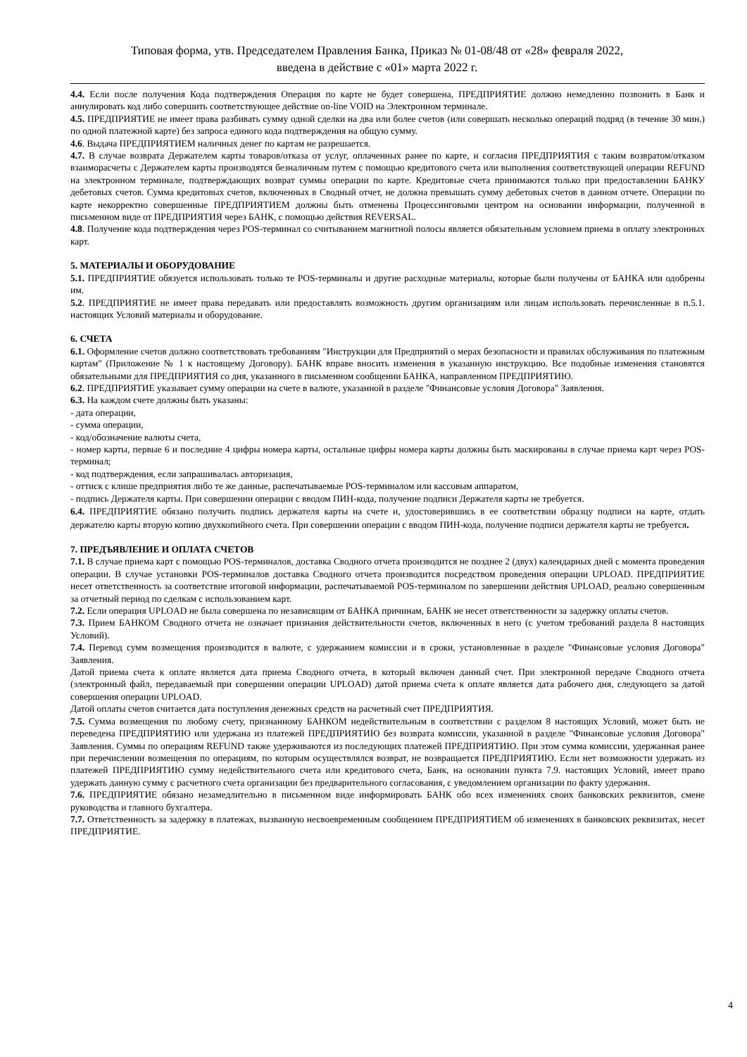Типовая форма, утв. Председателем Правления Банка, Приказ № 01-08/48 от «28» февраля 2022,
введена в действие с «01» марта 2022 г.
4.4. Если после получения Кода подтверждения Операция по карте не будет совершена, ПРЕДПРИЯТИЕ должно немедленно позвонить в Банк и аннулировать код либо совершить соответствующее действие on-line VOID на Электронном терминале.
4.5. ПРЕДПРИЯТИЕ не имеет права разбивать сумму одной сделки на два или более счетов (или совершать несколько операций подряд (в течение 30 мин.) по одной платежной карте) без запроса единого кода подтверждения на общую сумму.
4.6. Выдача ПРЕДПРИЯТИЕМ наличных денег по картам не разрешается.
4.7. В случае возврата Держателем карты товаров/отказа от услуг, оплаченных ранее по карте, и согласия ПРЕДПРИЯТИЯ с таким возвратом/отказом взаиморасчеты с Держателем карты производятся безналичным путем с помощью кредитового счета или выполнения соответствующей операции REFUND на электронном терминале, подтверждающих возврат суммы операции по карте. Кредитовые счета принимаются только при предоставлении БАНКУ дебетовых счетов. Сумма кредитовых счетов, включенных в Сводный отчет, не должна превышать сумму дебетовых счетов в данном отчете. Операции по карте некорректно совершенные ПРЕДПРИЯТИЕМ должны быть отменены Процессинговыми центром на основании информации, полученной в письменном виде от ПРЕДПРИЯТИЯ через БАНК, с помощью действия REVERSAL.
4.8. Получение кода подтверждения через POS-терминал со считыванием магнитной полосы является обязательным условием приема в оплату электронных карт.
5. МАТЕРИАЛЫ И ОБОРУДОВАНИЕ
5.1. ПРЕДПРИЯТИЕ обязуется использовать только те POS-терминалы и другие расходные материалы, которые были получены от БАНКА или одобрены им.
5.2. ПРЕДПРИЯТИЕ не имеет права передавать или предоставлять возможность другим организациям или лицам использовать перечисленные в п.5.1. настоящих Условий материалы и оборудование.
6. СЧЕТА
6.1. Оформление счетов должно соответствовать требованиям "Инструкции для Предприятий о мерах безопасности и правилах обслуживания по платежным картам" (Приложение № 1 к настоящему Договору). БАНК вправе вносить изменения в указанную инструкцию. Все подобные изменения становятся обязательными для ПРЕДПРИЯТИЯ со дня, указанного в письменном сообщении БАНКА, направленном ПРЕДПРИЯТИЮ.
6.2. ПРЕДПРИЯТИЕ указывает сумму операции на счете в валюте, указанной в разделе "Финансовые условия Договора" Заявления.
6.3. На каждом счете должны быть указаны:
- дата операции,
- сумма операции,
- код/обозначение валюты счета,
- номер карты, первые 6 и последние 4 цифры номера карты, остальные цифры номера карты должны быть маскированы в случае приема карт через POS-терминал;
- код подтверждения, если запрашивалась авторизация,
- оттиск с клише предприятия либо те же данные, распечатываемые POS-терминалом или кассовым аппаратом,
- подпись Держателя карты. При совершении операции с вводом ПИН-кода, получение подписи Держателя карты не требуется.
6.4. ПРЕДПРИЯТИЕ обязано получить подпись держателя карты на счете и, удостоверившись в ее соответствии образцу подписи на карте, отдать держателю карты вторую копию двухкопийного счета. При совершении операции с вводом ПИН-кода, получение подписи держателя карты не требуется.
7. ПРЕДЪЯВЛЕНИЕ И ОПЛАТА СЧЕТОВ
7.1. В случае приема карт с помощью POS-терминалов, доставка Сводного отчета производится не позднее 2 (двух) календарных дней с момента проведения операции. В случае установки POS-терминалов доставка Сводного отчета производится посредством проведения операции UPLOAD. ПРЕДПРИЯТИЕ несет ответственность за соответствие итоговой информации, распечатываемой POS-терминалом по завершении действия UPLOAD, реально совершенным за отчетный период по сделкам с использованием карт.
7.2. Если операция UPLOAD не была совершена по независящим от БАНКА причинам, БАНК не несет ответственности за задержку оплаты счетов.
7.3. Прием БАНКОМ Сводного отчета не означает признания действительности счетов, включенных в него (с учетом требований раздела 8 настоящих Условий).
7.4. Перевод сумм возмещения производится в валюте, с удержанием комиссии и в сроки, установленные в разделе "Финансовые условия Договора" Заявления.
Датой приема счета к оплате является дата приема Сводного отчета, в который включен данный счет. При электронной передаче Сводного отчета (электронный файл, передаваемый при совершении операции UPLOAD) датой приема счета к оплате является дата рабочего дня, следующего за датой совершения операции UPLOAD.
Датой оплаты счетов считается дата поступления денежных средств на расчетный счет ПРЕДПРИЯТИЯ.
7.5. Сумма возмещения по любому счету, признанному БАНКОМ недействительным в соответствии с разделом 8 настоящих Условий, может быть не переведена ПРЕДПРИЯТИЮ или удержана из платежей ПРЕДПРИЯТИЮ без возврата комиссии, указанной в разделе "Финансовые условия Договора" Заявления. Суммы по операциям REFUND также удерживаются из последующих платежей ПРЕДПРИЯТИЮ. При этом сумма комиссии, удержанная ранее при перечислении возмещения по операциям, по которым осуществлялся возврат, не возвращается ПРЕДПРИЯТИЮ. Если нет возможности удержать из платежей ПРЕДПРИЯТИЮ сумму недействительного счета или кредитового счета, Банк, на основании пункта 7.9. настоящих Условий, имеет право удержать данную сумму с расчетного счета организации без предварительного согласования, с уведомлением организации по факту удержания.
7.6. ПРЕДПРИЯТИЕ обязано незамедлительно в письменном виде информировать БАНК обо всех изменениях своих банковских реквизитов, смене руководства и главного бухгалтера.
7.7. Ответственность за задержку в платежах, вызванную несвоевременным сообщением ПРЕДПРИЯТИЕМ об изменениях в банковских реквизитах, несет ПРЕДПРИЯТИЕ.
4